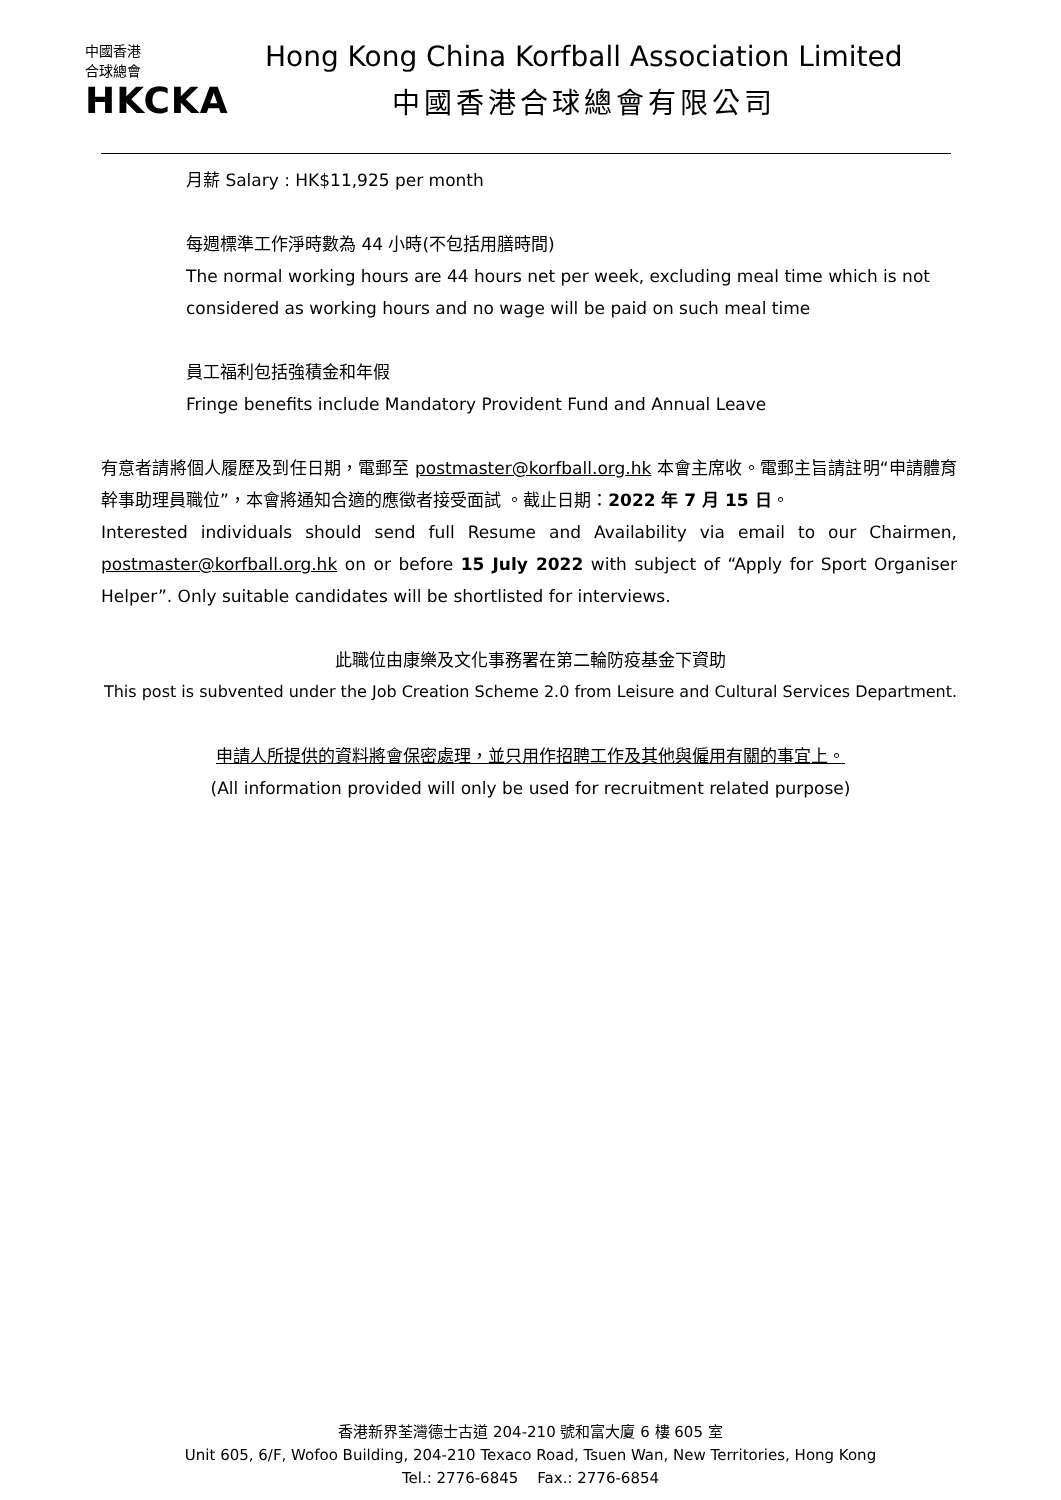中國香港
合球總會
HKCKA
Hong Kong China Korfball Association Limited
中國香港合球總會有限公司
月薪 Salary : HK$11,925 per month
每週標準工作淨時數為 44 小時(不包括用膳時間)
The normal working hours are 44 hours net per week, excluding meal time which is not considered as working hours and no wage will be paid on such meal time
員工福利包括強積金和年假
Fringe benefits include Mandatory Provident Fund and Annual Leave
有意者請將個人履歷及到任日期，電郵至 postmaster@korfball.org.hk 本會主席收。電郵主旨請註明“申請體育幹事助理員職位”，本會將通知合適的應徵者接受面試 。截止日期：2022 年 7 月 15 日。
Interested individuals should send full Resume and Availability via email to our Chairmen, postmaster@korfball.org.hk on or before 15 July 2022 with subject of “Apply for Sport Organiser Helper”. Only suitable candidates will be shortlisted for interviews.
此職位由康樂及文化事務署在第二輪防疫基金下資助
This post is subvented under the Job Creation Scheme 2.0 from Leisure and Cultural Services Department.
申請人所提供的資料將會保密處理，並只用作招聘工作及其他與僱用有關的事宜上。
(All information provided will only be used for recruitment related purpose)
香港新界荃灣德士古道 204-210 號和富大廈 6 樓 605 室
Unit 605, 6/F, Wofoo Building, 204-210 Texaco Road, Tsuen Wan, New Territories, Hong Kong
Tel.: 2776-6845 Fax.: 2776-6854